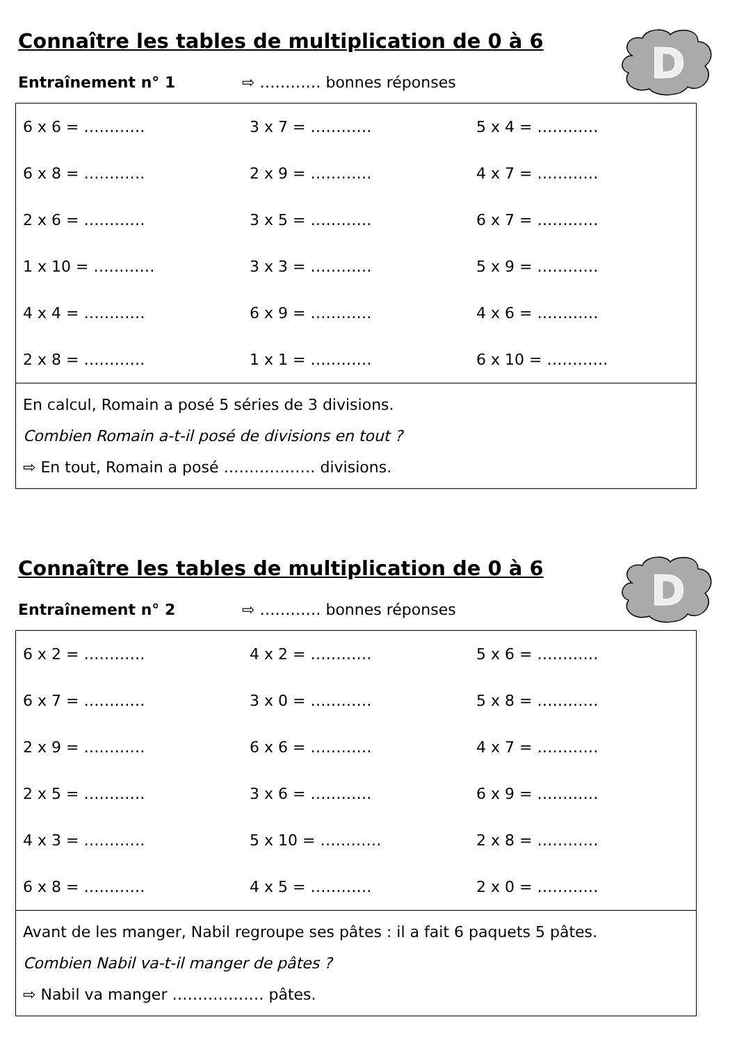Connaître les tables de multiplication de 0 à 6
D
Entraînement n° 1 ⇨ ………… bonnes réponses
| 6 x 6 = ………… | 3 x 7 = ………… | 5 x 4 = ………… |
| 6 x 8 = ………… | 2 x 9 = ………… | 4 x 7 = ………… |
| 2 x 6 = ………… | 3 x 5 = ………… | 6 x 7 = ………… |
| 1 x 10 = ………… | 3 x 3 = ………… | 5 x 9 = ………… |
| 4 x 4 = ………… | 6 x 9 = ………… | 4 x 6 = ………… |
| 2 x 8 = ………… | 1 x 1 = ………… | 6 x 10 = ………… |
| En calcul, Romain a posé 5 séries de 3 divisions. Combien Romain a-t-il posé de divisions en tout ? ⇨ En tout, Romain a posé ……………… divisions. | | |
Connaître les tables de multiplication de 0 à 6
D
Entraînement n° 2 ⇨ ………… bonnes réponses
| 6 x 2 = ………… | 4 x 2 = ………… | 5 x 6 = ………… |
| 6 x 7 = ………… | 3 x 0 = ………… | 5 x 8 = ………… |
| 2 x 9 = ………… | 6 x 6 = ………… | 4 x 7 = ………… |
| 2 x 5 = ………… | 3 x 6 = ………… | 6 x 9 = ………… |
| 4 x 3 = ………… | 5 x 10 = ………… | 2 x 8 = ………… |
| 6 x 8 = ………… | 4 x 5 = ………… | 2 x 0 = ………… |
| Avant de les manger, Nabil regroupe ses pâtes : il a fait 6 paquets 5 pâtes. Combien Nabil va-t-il manger de pâtes ? ⇨ Nabil va manger ……………… pâtes. | | |